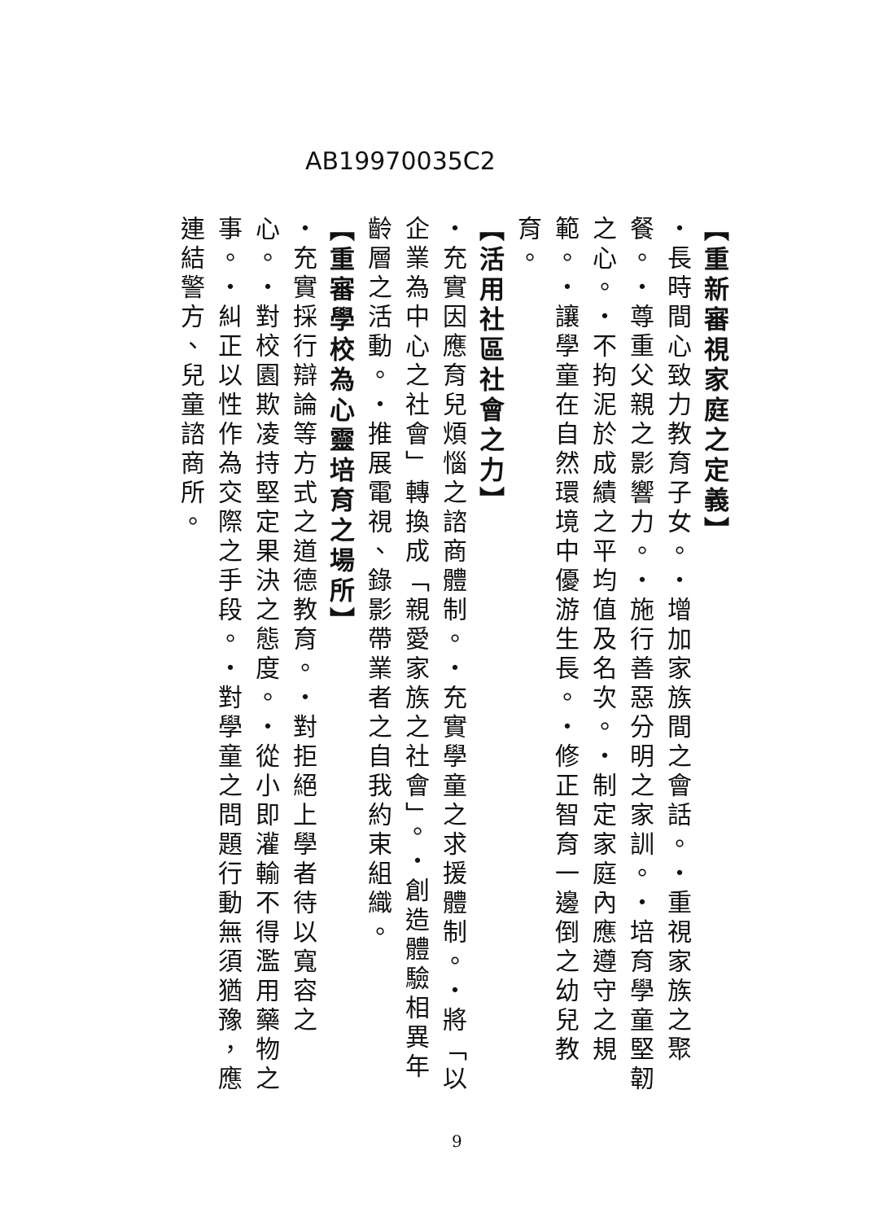AB19970035C2
【重新審視家庭之定義】
・長時間心致力教育子女。・增加家族間之會話。・重視家族之聚餐。・尊重父親之影響力。・施行善惡分明之家訓。・培育學童堅韌之心。・不拘泥於成績之平均值及名次。・制定家庭內應遵守之規範。・讓學童在自然環境中優游生長。・修正智育一邊倒之幼兒教育。
【活用社區社會之力】
・充實因應育兒煩惱之諮商體制。・充實學童之求援體制。・將「以企業為中心之社會」轉換成「親愛家族之社會」。・創造體驗相異年齡層之活動。・推展電視、錄影帶業者之自我約束組織。
【重審學校為心靈培育之場所】
・充實採行辯論等方式之道德教育。・對拒絕上學者待以寬容之心。・對校園欺凌持堅定果決之態度。・從小即灌輸不得濫用藥物之事。・糾正以性作為交際之手段。・對學童之問題行動無須猶豫，應連結警方、兒童諮商所。
9